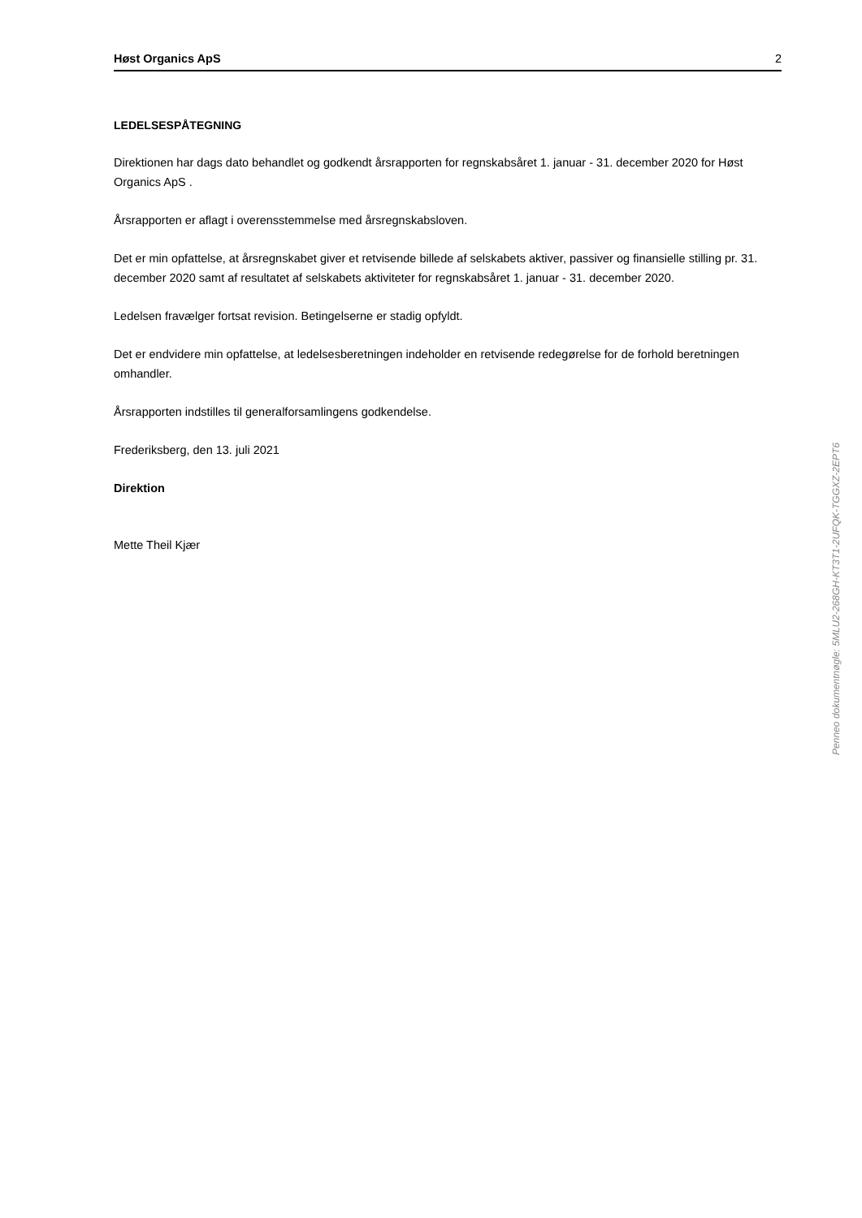Høst Organics ApS 2
LEDELSESPÅTEGNING
Direktionen har dags dato behandlet og godkendt årsrapporten for regnskabsåret 1. januar - 31. december 2020 for Høst Organics ApS .
Årsrapporten er aflagt i overensstemmelse med årsregnskabsloven.
Det er min opfattelse, at årsregnskabet giver et retvisende billede af selskabets aktiver, passiver og finansielle stilling pr. 31. december 2020 samt af resultatet af selskabets aktiviteter for regnskabsåret 1. januar - 31. december 2020.
Ledelsen fravælger fortsat revision. Betingelserne er stadig opfyldt.
Det er endvidere min opfattelse, at ledelsesberetningen indeholder en retvisende redegørelse for de forhold beretningen omhandler.
Årsrapporten indstilles til generalforsamlingens godkendelse.
Frederiksberg, den 13. juli 2021
Direktion
Mette Theil Kjær
Penneo dokumentnøgle: 5MLU2-268GH-KT3T1-2UFQK-TGGXZ-2EPT6